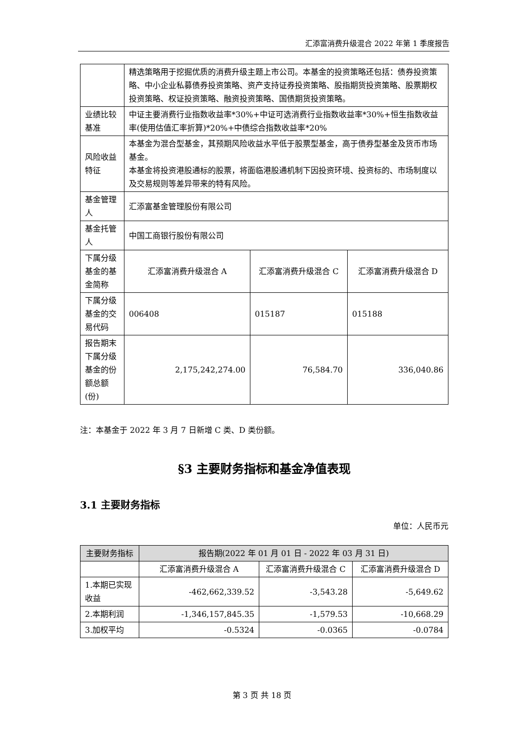汇添富消费升级混合 2022 年第 1 季度报告
| | 精选策略用于挖掘优质的消费升级主题上市公司。本基金的投资策略还包括：债券投资策略、中小企业私募债券投资策略、资产支持证券投资策略、股指期货投资策略、股票期权投资策略、权证投资策略、融资投资策略、国债期货投资策略。 | | |
| 业绩比较基准 | 中证主要消费行业指数收益率*30%+中证可选消费行业指数收益率*30%+恒生指数收益率(使用估值汇率折算)*20%+中债综合指数收益率*20% | | |
| 风险收益特征 | 本基金为混合型基金，其预期风险收益水平低于股票型基金，高于债券型基金及货币市场基金。 本基金将投资港股通标的股票，将面临港股通机制下因投资环境、投资标的、市场制度以及交易规则等差异带来的特有风险。 | | |
| 基金管理人 | 汇添富基金管理股份有限公司 | | |
| 基金托管人 | 中国工商银行股份有限公司 | | |
| 下属分级基金的基金简称 | 汇添富消费升级混合 A | 汇添富消费升级混合 C | 汇添富消费升级混合 D |
| 下属分级基金的交易代码 | 006408 | 015187 | 015188 |
| 报告期末下属分级基金的份额总额(份) | 2,175,242,274.00 | 76,584.70 | 336,040.86 |
注：本基金于 2022 年 3 月 7 日新增 C 类、D 类份额。
§3 主要财务指标和基金净值表现
3.1 主要财务指标
单位：人民币元
| 主要财务指标 | 报告期(2022 年 01 月 01 日 - 2022 年 03 月 31 日) | | |
| --- | --- | --- | --- |
| | 汇添富消费升级混合 A | 汇添富消费升级混合 C | 汇添富消费升级混合 D |
| 1.本期已实现收益 | -462,662,339.52 | -3,543.28 | -5,649.62 |
| 2.本期利润 | -1,346,157,845.35 | -1,579.53 | -10,668.29 |
| 3.加权平均 | -0.5324 | -0.0365 | -0.0784 |
第 3 页 共 18 页